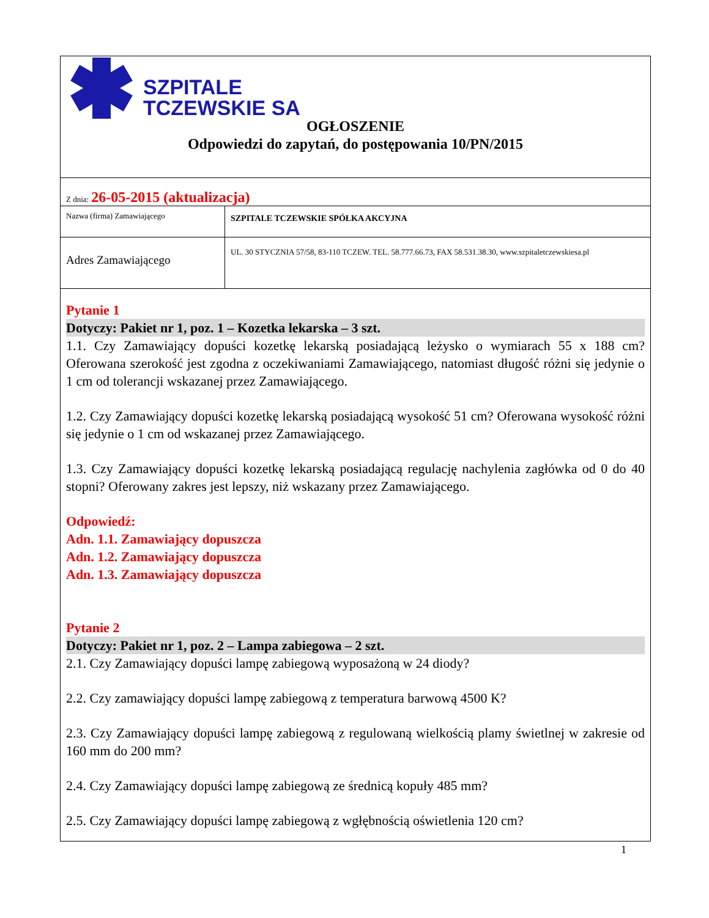SZPITALE
TCZEWSKIE SA
OGŁOSZENIE
Odpowiedzi do zapytań, do postępowania 10/PN/2015
| Z dnia: 26-05-2015 (aktualizacja) | |
| Nazwa (firma) Zamawiającego | SZPITALE TCZEWSKIE SPÓŁKA AKCYJNA |
| Adres Zamawiającego | UL. 30 STYCZNIA 57/58, 83-110 TCZEW. TEL. 58.777.66.73, FAX 58.531.38.30, www.szpitaletczewskiesa.pl |
Pytanie 1
Dotyczy: Pakiet nr 1, poz. 1 – Kozetka lekarska – 3 szt.
1.1. Czy Zamawiający dopuści kozetkę lekarską posiadającą leżysko o wymiarach 55 x 188 cm? Oferowana szerokość jest zgodna z oczekiwaniami Zamawiającego, natomiast długość różni się jedynie o 1 cm od tolerancji wskazanej przez Zamawiającego.
1.2. Czy Zamawiający dopuści kozetkę lekarską posiadającą wysokość 51 cm? Oferowana wysokość różni się jedynie o 1 cm od wskazanej przez Zamawiającego.
1.3. Czy Zamawiający dopuści kozetkę lekarską posiadającą regulację nachylenia zagłówka od 0 do 40 stopni? Oferowany zakres jest lepszy, niż wskazany przez Zamawiającego.
Odpowiedź:
Adn. 1.1. Zamawiający dopuszcza
Adn. 1.2. Zamawiający dopuszcza
Adn. 1.3. Zamawiający dopuszcza
Pytanie 2
Dotyczy: Pakiet nr 1, poz. 2 – Lampa zabiegowa – 2 szt.
2.1. Czy Zamawiający dopuści lampę zabiegową wyposażoną w 24 diody?
2.2. Czy zamawiający dopuści lampę zabiegową z temperatura barwową 4500 K?
2.3. Czy Zamawiający dopuści lampę zabiegową z regulowaną wielkością plamy świetlnej w zakresie od 160 mm do 200 mm?
2.4. Czy Zamawiający dopuści lampę zabiegową ze średnicą kopuły 485 mm?
2.5. Czy Zamawiający dopuści lampę zabiegową z wgłębnością oświetlenia 120 cm?
1